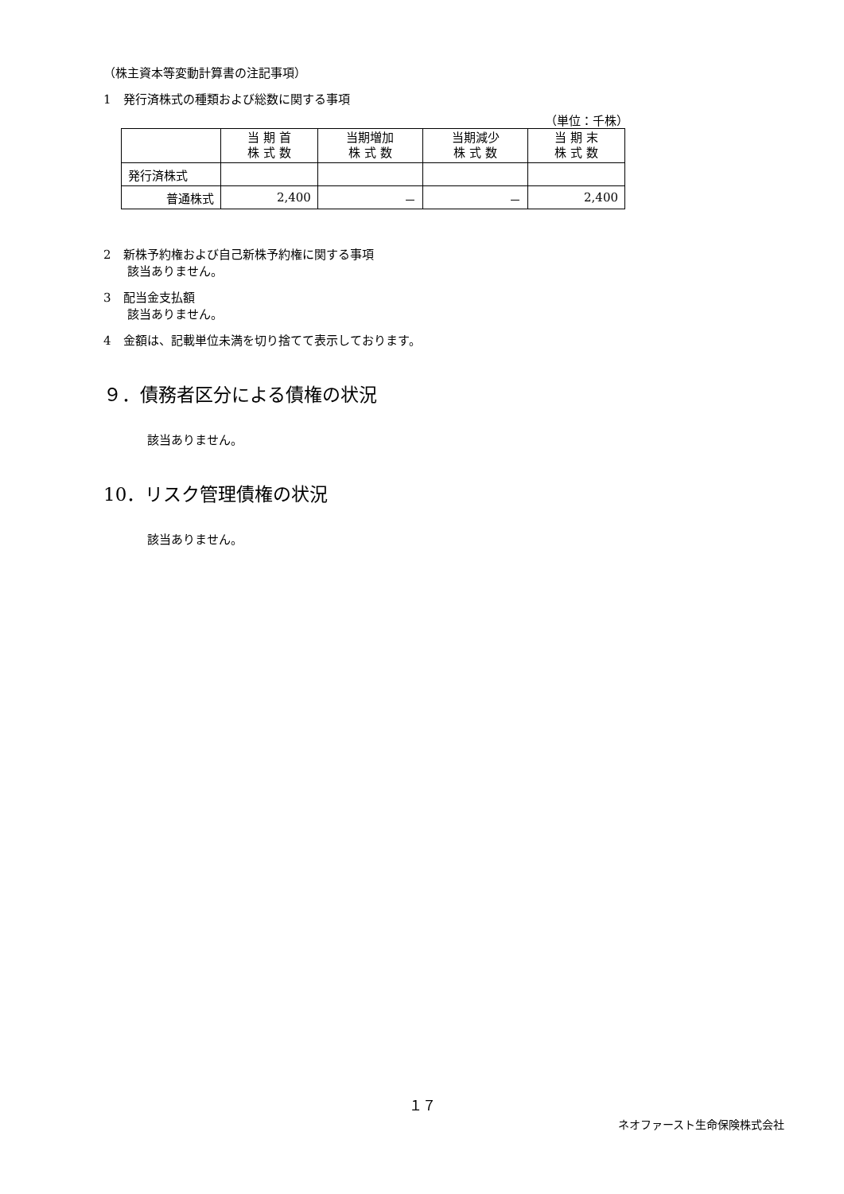（株主資本等変動計算書の注記事項）
1　発行済株式の種類および総数に関する事項
（単位：千株）
| | 当 期 首 株 式 数 | 当期増加 株 式 数 | 当期減少 株 式 数 | 当 期 末 株 式 数 |
| --- | --- | --- | --- | --- |
| 発行済株式 | | | | |
| 普通株式 | 2,400 | － | － | 2,400 |
2　新株予約権および自己新株予約権に関する事項
　　該当ありません。
3　配当金支払額
　　該当ありません。
4　金額は、記載単位未満を切り捨てて表示しております。
９．債務者区分による債権の状況
該当ありません。
10．リスク管理債権の状況
該当ありません。
１７
ネオファースト生命保険株式会社